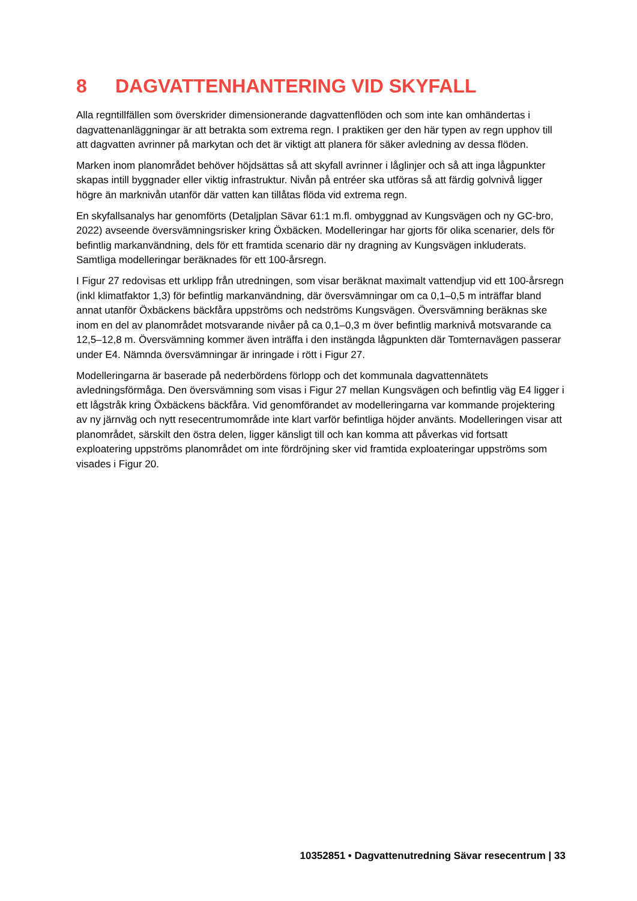8 DAGVATTENHANTERING VID SKYFALL
Alla regntillfällen som överskrider dimensionerande dagvattenflöden och som inte kan omhändertas i dagvattenanläggningar är att betrakta som extrema regn. I praktiken ger den här typen av regn upphov till att dagvatten avrinner på markytan och det är viktigt att planera för säker avledning av dessa flöden.
Marken inom planområdet behöver höjdsättas så att skyfall avrinner i låglinjer och så att inga lågpunkter skapas intill byggnader eller viktig infrastruktur. Nivån på entréer ska utföras så att färdig golvnivå ligger högre än marknivån utanför där vatten kan tillåtas flöda vid extrema regn.
En skyfallsanalys har genomförts (Detaljplan Sävar 61:1 m.fl. ombyggnad av Kungsvägen och ny GC-bro, 2022) avseende översvämningsrisker kring Öxbäcken. Modelleringar har gjorts för olika scenarier, dels för befintlig markanvändning, dels för ett framtida scenario där ny dragning av Kungsvägen inkluderats. Samtliga modelleringar beräknades för ett 100-årsregn.
I Figur 27 redovisas ett urklipp från utredningen, som visar beräknat maximalt vattendjup vid ett 100-årsregn (inkl klimatfaktor 1,3) för befintlig markanvändning, där översvämningar om ca 0,1–0,5 m inträffar bland annat utanför Öxbäckens bäckfåra uppströms och nedströms Kungsvägen. Översvämning beräknas ske inom en del av planområdet motsvarande nivåer på ca 0,1–0,3 m över befintlig marknivå motsvarande ca 12,5–12,8 m. Översvämning kommer även inträffa i den instängda lågpunkten där Tomternavägen passerar under E4. Nämnda översvämningar är inringade i rött i Figur 27.
Modelleringarna är baserade på nederbördens förlopp och det kommunala dagvattennätets avledningsförmåga. Den översvämning som visas i Figur 27 mellan Kungsvägen och befintlig väg E4 ligger i ett lågstråk kring Öxbäckens bäckfåra. Vid genomförandet av modelleringarna var kommande projektering av ny järnväg och nytt resecentrumområde inte klart varför befintliga höjder använts. Modelleringen visar att planområdet, särskilt den östra delen, ligger känsligt till och kan komma att påverkas vid fortsatt exploatering uppströms planområdet om inte fördröjning sker vid framtida exploateringar uppströms som visades i Figur 20.
10352851 • Dagvattenutredning Sävar resecentrum | 33